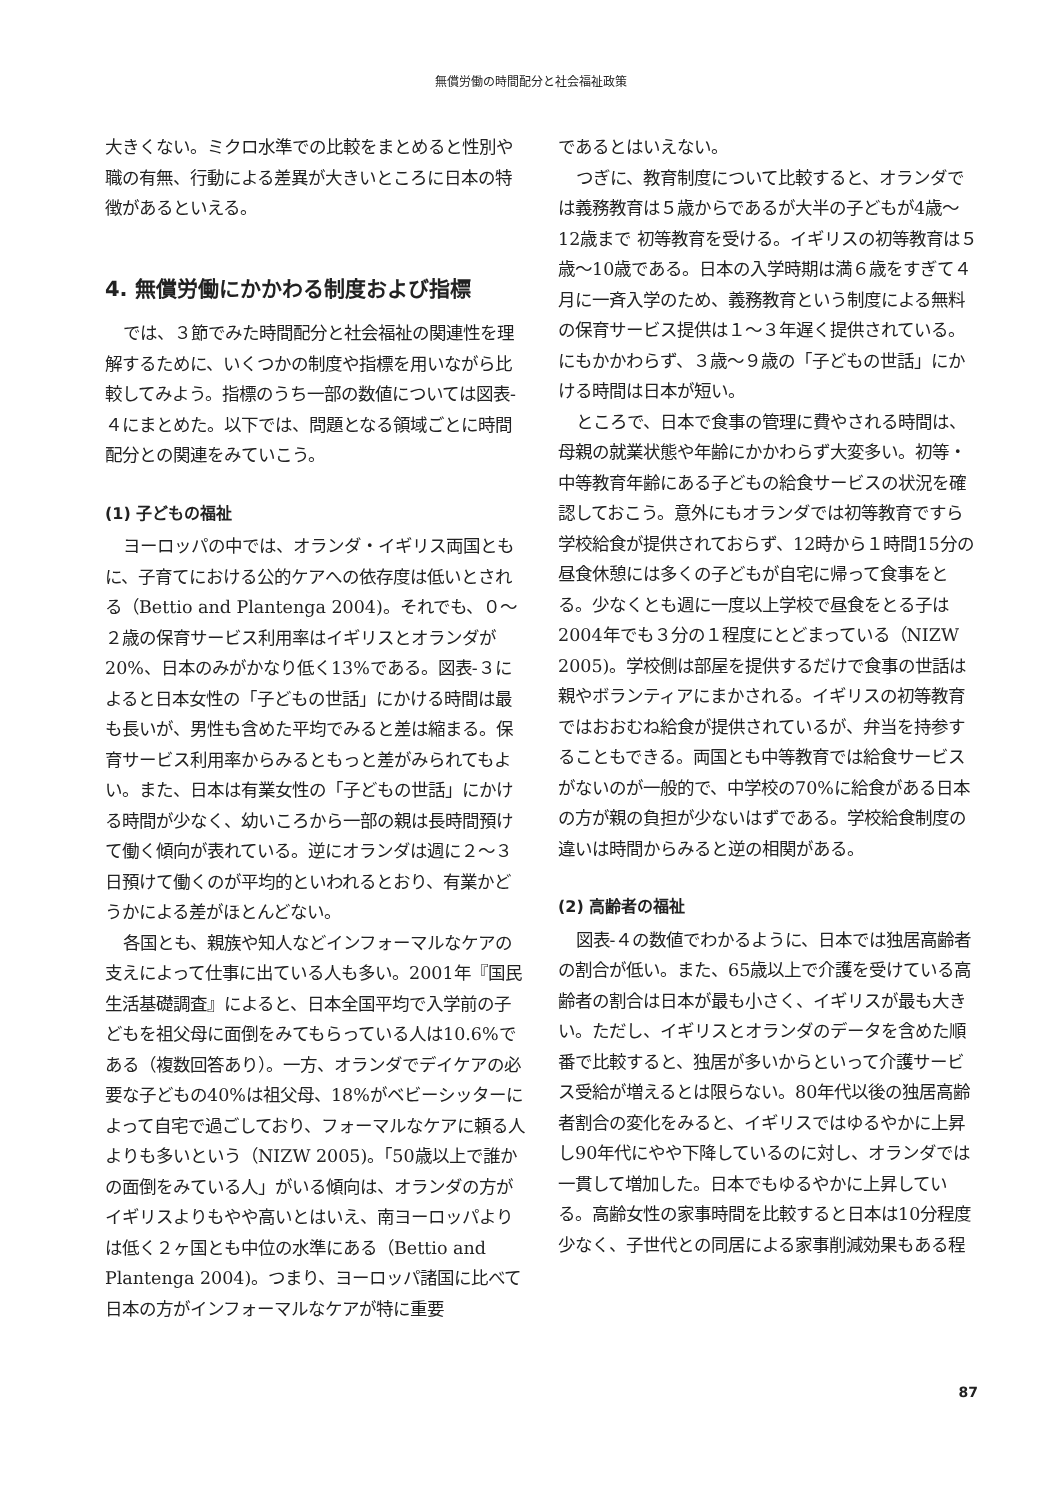無償労働の時間配分と社会福祉政策
大きくない。ミクロ水準での比較をまとめると性別や職の有無、行動による差異が大きいところに日本の特徴があるといえる。
4. 無償労働にかかわる制度および指標
では、３節でみた時間配分と社会福祉の関連性を理解するために、いくつかの制度や指標を用いながら比較してみよう。指標のうち一部の数値については図表-４にまとめた。以下では、問題となる領域ごとに時間配分との関連をみていこう。
(1) 子どもの福祉
ヨーロッパの中では、オランダ・イギリス両国ともに、子育てにおける公的ケアへの依存度は低いとされる（Bettio and Plantenga 2004)。それでも、０〜２歳の保育サービス利用率はイギリスとオランダが20%、日本のみがかなり低く13%である。図表-３によると日本女性の「子どもの世話」にかける時間は最も長いが、男性も含めた平均でみると差は縮まる。保育サービス利用率からみるともっと差がみられてもよい。また、日本は有業女性の「子どもの世話」にかける時間が少なく、幼いころから一部の親は長時間預けて働く傾向が表れている。逆にオランダは週に２〜３日預けて働くのが平均的といわれるとおり、有業かどうかによる差がほとんどない。
各国とも、親族や知人などインフォーマルなケアの支えによって仕事に出ている人も多い。2001年『国民生活基礎調査』によると、日本全国平均で入学前の子どもを祖父母に面倒をみてもらっている人は10.6%である（複数回答あり）。一方、オランダでデイケアの必要な子どもの40%は祖父母、18%がベビーシッターによって自宅で過ごしており、フォーマルなケアに頼る人よりも多いという（NIZW 2005)。「50歳以上で誰かの面倒をみている人」がいる傾向は、オランダの方がイギリスよりもやや高いとはいえ、南ヨーロッパよりは低く２ヶ国とも中位の水準にある（Bettio and Plantenga 2004)。つまり、ヨーロッパ諸国に比べて日本の方がインフォーマルなケアが特に重要
であるとはいえない。
つぎに、教育制度について比較すると、オランダでは義務教育は５歳からであるが大半の子どもが4歳〜12歳まで 初等教育を受ける。イギリスの初等教育は５歳〜10歳である。日本の入学時期は満６歳をすぎて４月に一斉入学のため、義務教育という制度による無料の保育サービス提供は１〜３年遅く提供されている。にもかかわらず、３歳〜９歳の「子どもの世話」にかける時間は日本が短い。
ところで、日本で食事の管理に費やされる時間は、母親の就業状態や年齢にかかわらず大変多い。初等・中等教育年齢にある子どもの給食サービスの状況を確認しておこう。意外にもオランダでは初等教育ですら学校給食が提供されておらず、12時から１時間15分の昼食休憩には多くの子どもが自宅に帰って食事をとる。少なくとも週に一度以上学校で昼食をとる子は2004年でも３分の１程度にとどまっている（NIZW 2005)。学校側は部屋を提供するだけで食事の世話は親やボランティアにまかされる。イギリスの初等教育ではおおむね給食が提供されているが、弁当を持参することもできる。両国とも中等教育では給食サービスがないのが一般的で、中学校の70%に給食がある日本の方が親の負担が少ないはずである。学校給食制度の違いは時間からみると逆の相関がある。
(2) 高齢者の福祉
図表-４の数値でわかるように、日本では独居高齢者の割合が低い。また、65歳以上で介護を受けている高齢者の割合は日本が最も小さく、イギリスが最も大きい。ただし、イギリスとオランダのデータを含めた順番で比較すると、独居が多いからといって介護サービス受給が増えるとは限らない。80年代以後の独居高齢者割合の変化をみると、イギリスではゆるやかに上昇し90年代にやや下降しているのに対し、オランダでは一貫して増加した。日本でもゆるやかに上昇している。高齢女性の家事時間を比較すると日本は10分程度少なく、子世代との同居による家事削減効果もある程
87